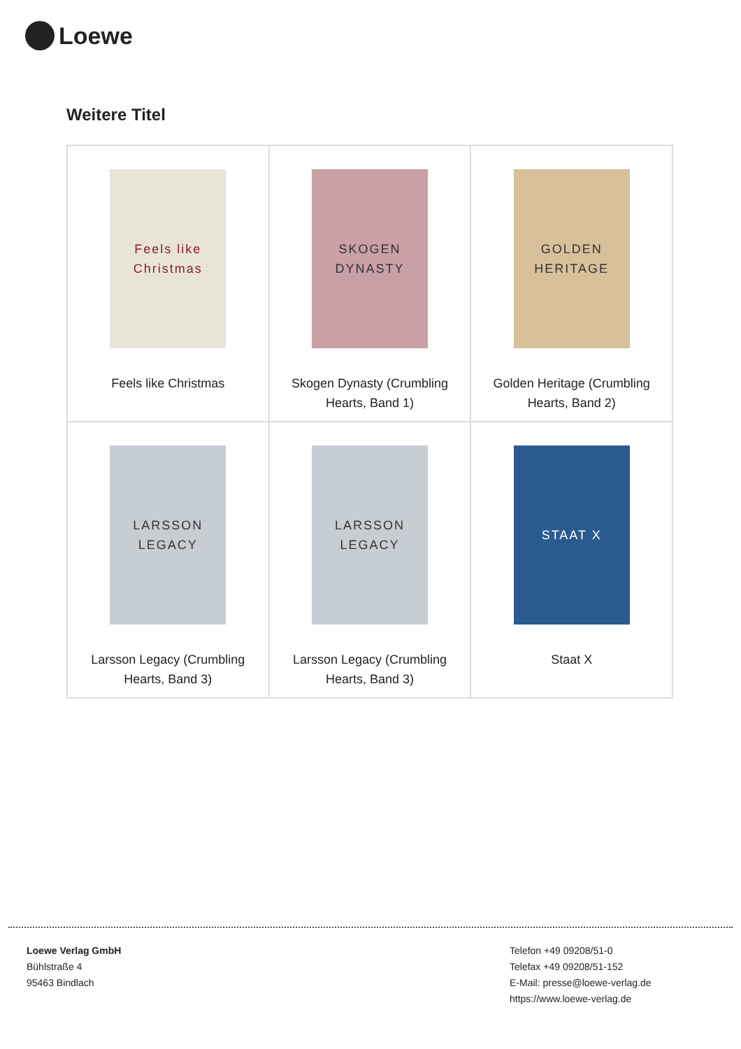Loewe
Weitere Titel
| Feels like Christmas Feels like Christmas | SKOGEN DYNASTY Skogen Dynasty (Crumbling Hearts, Band 1) | GOLDEN HERITAGE Golden Heritage (Crumbling Hearts, Band 2) |
| LARSSON LEGACY Larsson Legacy (Crumbling Hearts, Band 3) | LARSSON LEGACY Larsson Legacy (Crumbling Hearts, Band 3) | STAAT X Staat X |
Loewe Verlag GmbH
Bühlstraße 4
95463 Bindlach
Telefon +49 09208/51-0
Telefax +49 09208/51-152
E-Mail: presse@loewe-verlag.de
https://www.loewe-verlag.de